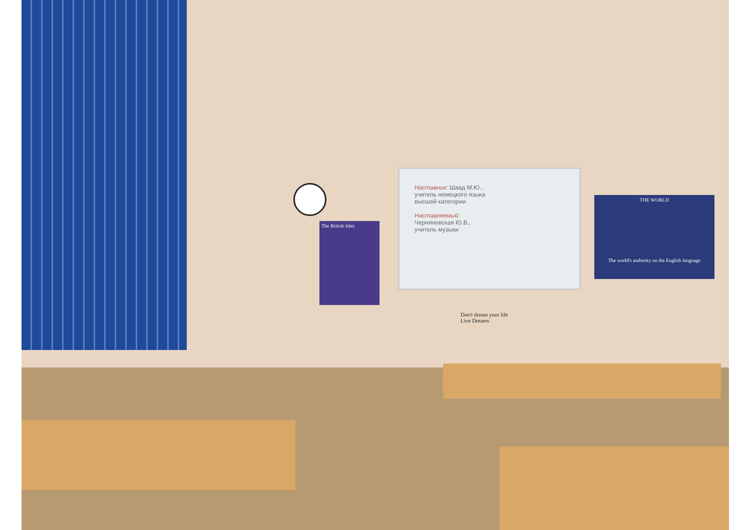Наставник: Шаад М.Ю.,
учитель немецкого языка
высшей категории
Наставляемый:
Черняновская Ю.В.,
учитель музыки
The British Isles
THE WORLD
The world's authority on the English language
Don't dream your life
Live Dreams